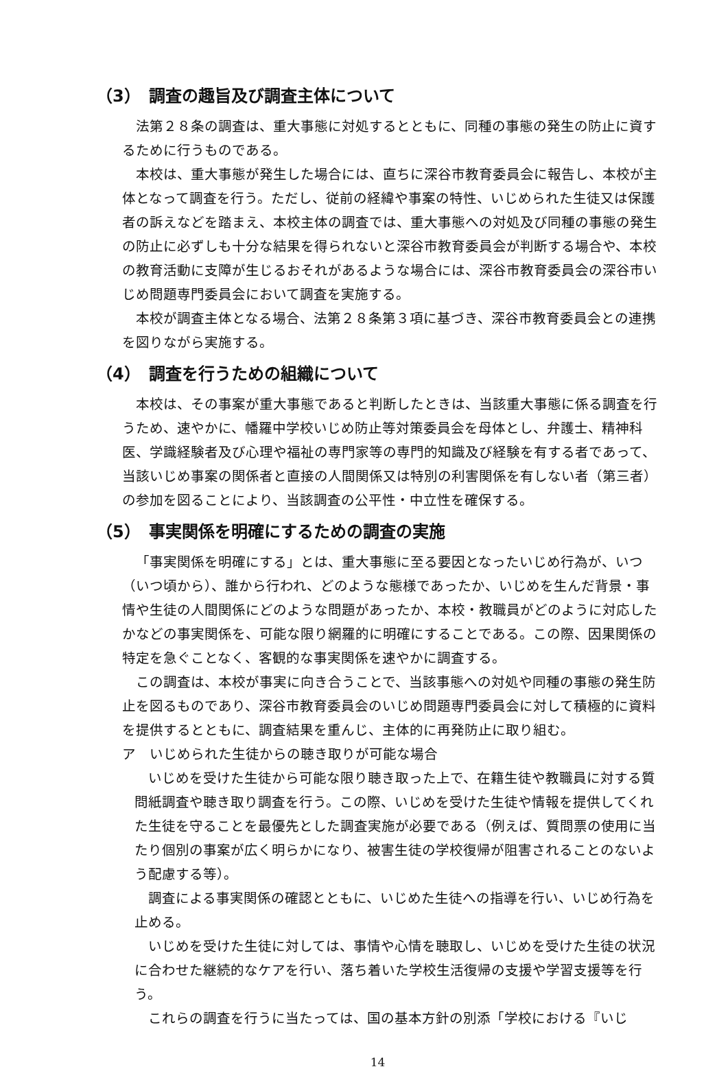（3）　調査の趣旨及び調査主体について
法第２８条の調査は、重大事態に対処するとともに、同種の事態の発生の防止に資するために行うものである。
本校は、重大事態が発生した場合には、直ちに深谷市教育委員会に報告し、本校が主体となって調査を行う。ただし、従前の経緯や事案の特性、いじめられた生徒又は保護者の訴えなどを踏まえ、本校主体の調査では、重大事態への対処及び同種の事態の発生の防止に必ずしも十分な結果を得られないと深谷市教育委員会が判断する場合や、本校の教育活動に支障が生じるおそれがあるような場合には、深谷市教育委員会の深谷市いじめ問題専門委員会において調査を実施する。
本校が調査主体となる場合、法第２８条第３項に基づき、深谷市教育委員会との連携を図りながら実施する。
（4）　調査を行うための組織について
本校は、その事案が重大事態であると判断したときは、当該重大事態に係る調査を行うため、速やかに、幡羅中学校いじめ防止等対策委員会を母体とし、弁護士、精神科医、学識経験者及び心理や福祉の専門家等の専門的知識及び経験を有する者であって、当該いじめ事案の関係者と直接の人間関係又は特別の利害関係を有しない者（第三者）の参加を図ることにより、当該調査の公平性・中立性を確保する。
（5）　事実関係を明確にするための調査の実施
「事実関係を明確にする」とは、重大事態に至る要因となったいじめ行為が、いつ（いつ頃から）、誰から行われ、どのような態様であったか、いじめを生んだ背景・事情や生徒の人間関係にどのような問題があったか、本校・教職員がどのように対応したかなどの事実関係を、可能な限り網羅的に明確にすることである。この際、因果関係の特定を急ぐことなく、客観的な事実関係を速やかに調査する。
この調査は、本校が事実に向き合うことで、当該事態への対処や同種の事態の発生防止を図るものであり、深谷市教育委員会のいじめ問題専門委員会に対して積極的に資料を提供するとともに、調査結果を重んじ、主体的に再発防止に取り組む。
ア　いじめられた生徒からの聴き取りが可能な場合
いじめを受けた生徒から可能な限り聴き取った上で、在籍生徒や教職員に対する質問紙調査や聴き取り調査を行う。この際、いじめを受けた生徒や情報を提供してくれた生徒を守ることを最優先とした調査実施が必要である（例えば、質問票の使用に当たり個別の事案が広く明らかになり、被害生徒の学校復帰が阻害されることのないよう配慮する等）。
調査による事実関係の確認とともに、いじめた生徒への指導を行い、いじめ行為を止める。
いじめを受けた生徒に対しては、事情や心情を聴取し、いじめを受けた生徒の状況に合わせた継続的なケアを行い、落ち着いた学校生活復帰の支援や学習支援等を行う。
これらの調査を行うに当たっては、国の基本方針の別添「学校における『いじ
14